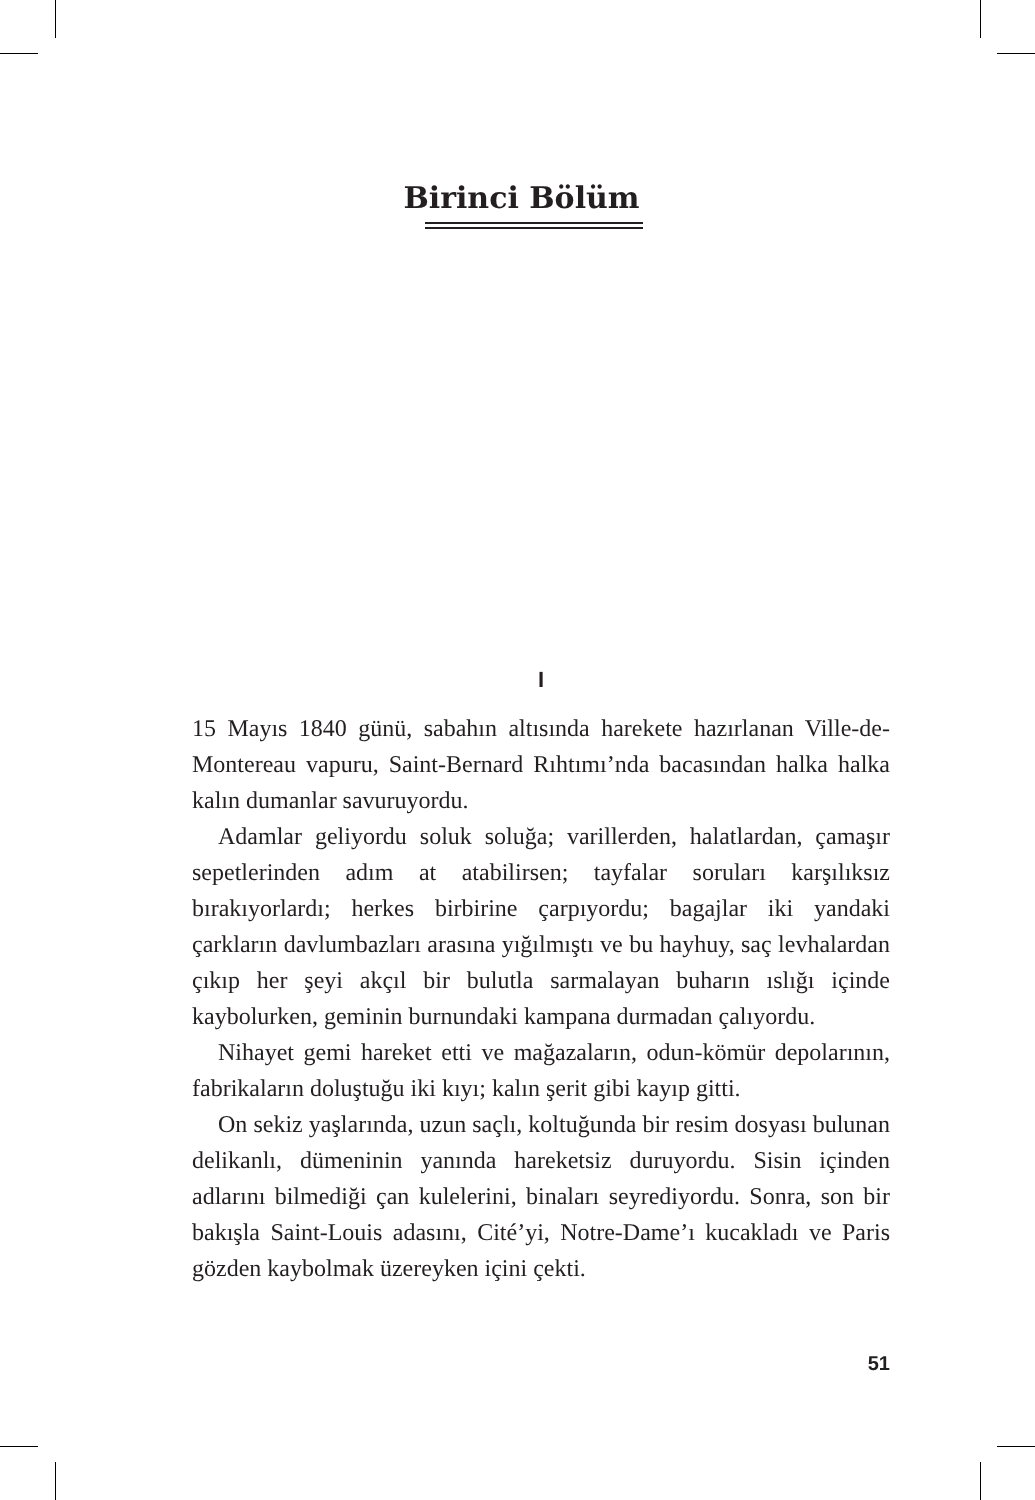Birinci Bölüm
I
15 Mayıs 1840 günü, sabahın altısında harekete hazırlanan Ville-de-Montereau vapuru, Saint-Bernard Rıhtımı’nda bacasından halka halka kalın dumanlar savuruyordu.
Adamlar geliyordu soluk soluğa; varillerden, halatlardan, çamaşır sepetlerinden adım at atabilirsen; tayfalar soruları karşılıksız bırakıyorlardı; herkes birbirine çarpıyordu; bagajlar iki yandaki çarkların davlumbazları arasına yığılmıştı ve bu hayhuy, saç levhalardan çıkıp her şeyi akçıl bir bulutla sarmalayan buharın ıslığı içinde kaybolurken, geminin burnundaki kampana durmadan çalıyordu.
Nihayet gemi hareket etti ve mağazaların, odun-kömür depolarının, fabrikaların doluştuğu iki kıyı; kalın şerit gibi kayıp gitti.
On sekiz yaşlarında, uzun saçlı, koltuğunda bir resim dosyası bulunan delikanlı, dümeninin yanında hareketsiz duruyordu. Sisin içinden adlarını bilmediği çan kulelerini, binaları seyrediyordu. Sonra, son bir bakışla Saint-Louis adasını, Cité’yi, Notre-Dame’ı kucakladı ve Paris gözden kaybolmak üzereyken içini çekti.
51